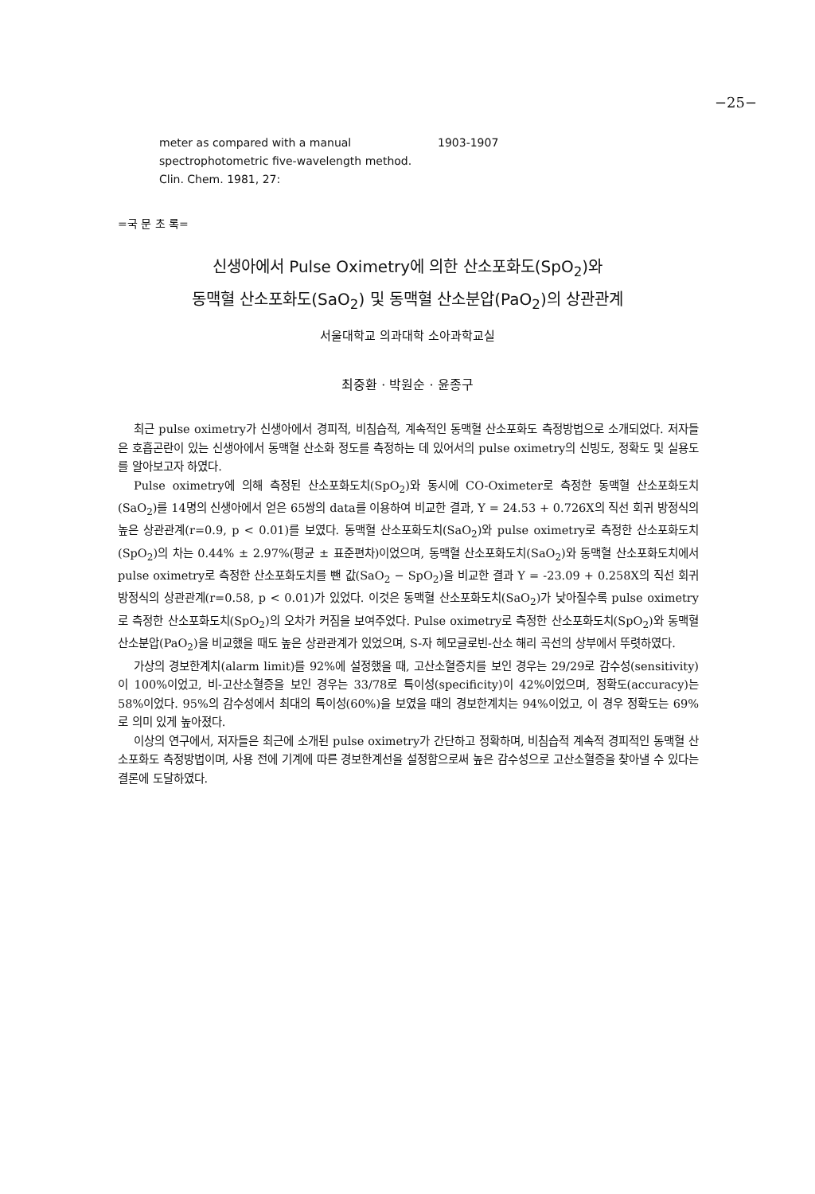−25−
meter as compared with a manual spectrophotometric five-wavelength method. Clin. Chem. 1981, 27:
1903-1907
=국 문 초 록=
신생아에서 Pulse Oximetry에 의한 산소포화도(SpO<sub>2</sub>)와
동맥혈 산소포화도(SaO<sub>2</sub>) 및 동맥혈 산소분압(PaO<sub>2</sub>)의 상관관계
서울대학교 의과대학 소아과학교실
최중환 · 박원순 · 윤종구
최근 pulse oximetry가 신생아에서 경피적, 비침습적, 계속적인 동맥혈 산소포화도 측정방법으로 소개되었다. 저자들은 호흡곤란이 있는 신생아에서 동맥혈 산소화 정도를 측정하는 데 있어서의 pulse oximetry의 신빙도, 정확도 및 실용도를 알아보고자 하였다.
Pulse oximetry에 의해 측정된 산소포화도치(SpO<sub>2</sub>)와 동시에 CO-Oximeter로 측정한 동맥혈 산소포화도치 (SaO<sub>2</sub>)를 14명의 신생아에서 얻은 65쌍의 data를 이용하여 비교한 결과, Y = 24.53 + 0.726X의 직선 회귀 방정식의 높은 상관관계(r=0.9, p < 0.01)를 보였다. 동맥혈 산소포화도치(SaO<sub>2</sub>)와 pulse oximetry로 측정한 산소포화도치(SpO<sub>2</sub>)의 차는 0.44% ± 2.97%(평균 ± 표준편차)이었으며, 동맥혈 산소포화도치(SaO<sub>2</sub>)와 동맥혈 산소포화도치에서 pulse oximetry로 측정한 산소포화도치를 뺀 값(SaO<sub>2</sub> − SpO<sub>2</sub>)을 비교한 결과 Y = -23.09 + 0.258X의 직선 회귀 방정식의 상관관계(r=0.58, p < 0.01)가 있었다. 이것은 동맥혈 산소포화도치(SaO<sub>2</sub>)가 낮아질수록 pulse oximetry로 측정한 산소포화도치(SpO<sub>2</sub>)의 오차가 커짐을 보여주었다. Pulse oximetry로 측정한 산소포화도치(SpO<sub>2</sub>)와 동맥혈 산소분압(PaO<sub>2</sub>)을 비교했을 때도 높은 상관관계가 있었으며, S-자 헤모글로빈-산소 해리 곡선의 상부에서 뚜렷하였다.
가상의 경보한계치(alarm limit)를 92%에 설정했을 때, 고산소혈증치를 보인 경우는 29/29로 감수성(sensitivity)이 100%이었고, 비-고산소혈증을 보인 경우는 33/78로 특이성(specificity)이 42%이었으며, 정확도(accuracy)는 58%이었다. 95%의 감수성에서 최대의 특이성(60%)을 보였을 때의 경보한계치는 94%이었고, 이 경우 정확도는 69%로 의미 있게 높아졌다.
이상의 연구에서, 저자들은 최근에 소개된 pulse oximetry가 간단하고 정확하며, 비침습적 계속적 경피적인 동맥혈 산소포화도 측정방법이며, 사용 전에 기계에 따른 경보한계선을 설정함으로써 높은 감수성으로 고산소혈증을 찾아낼 수 있다는 결론에 도달하였다.